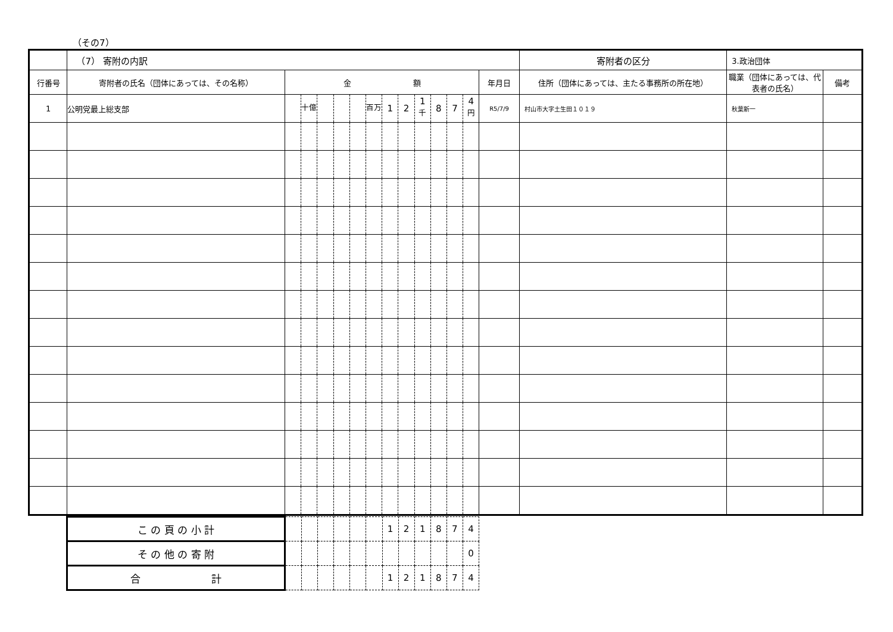（その7）
| | （7） 寄附の内訳 | | | | | | | | | | | | | | 寄附者の区分 | 3.政治団体 | |
| 行番号 | 寄附者の氏名（団体にあっては、その名称） | 金 額 | | | | | | | | | | | | 年月日 | 住所（団体にあっては、主たる事務所の所在地） | 職業（団体にあっては、代表者の氏名） | 備考 |
| 1 | 公明党最上総支部 | | <sup>十億</sup> | | | | <sup>百万</sup> | 1 | 2 | 1 <sup>千</sup> | 8 | 7 | 4 <sup>円</sup> | R5/7/9 | 村山市大字土生田１０１９ | 秋葉新一 | |
| こ の 頁 の 小 計 | | | | | | | 1 | 2 | 1 | 8 | 7 | 4 |
| そ の 他 の 寄 附 | | | | | | | | | | | | 0 |
| 合 計 | | | | | | | 1 | 2 | 1 | 8 | 7 | 4 |